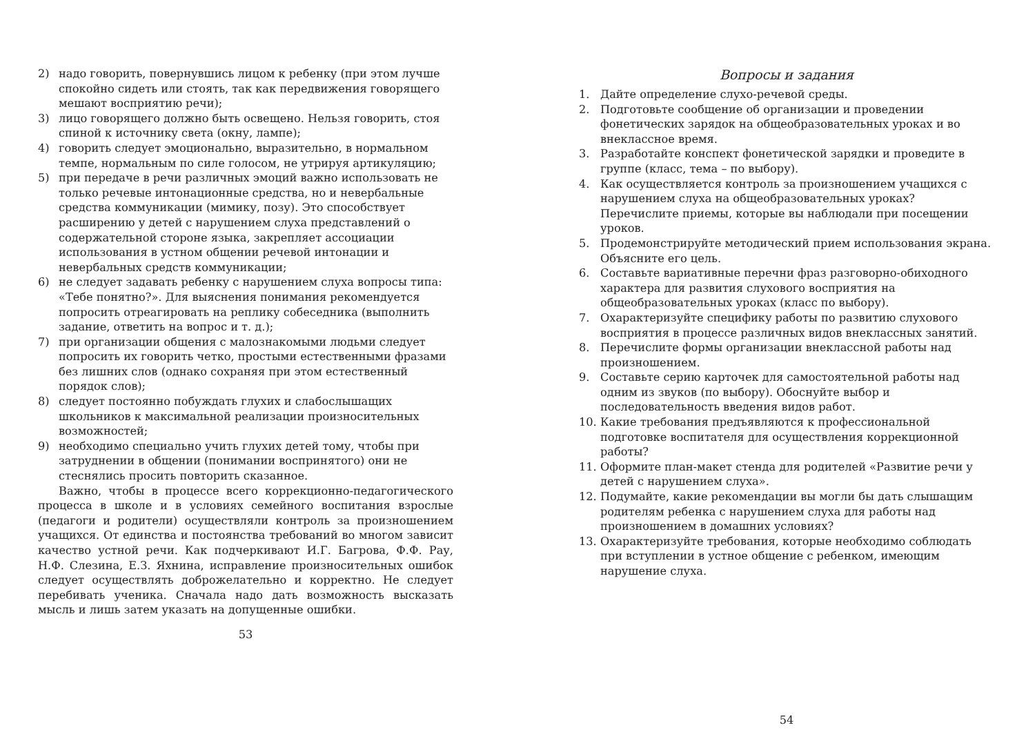2) надо говорить, повернувшись лицом к ребенку (при этом лучше спокойно сидеть или стоять, так как передвижения говорящего мешают восприятию речи);
3) лицо говорящего должно быть освещено. Нельзя говорить, стоя спиной к источнику света (окну, лампе);
4) говорить следует эмоционально, выразительно, в нормальном темпе, нормальным по силе голосом, не утрируя артикуляцию;
5) при передаче в речи различных эмоций важно использовать не только речевые интонационные средства, но и невербальные средства коммуникации (мимику, позу). Это способствует расширению у детей с нарушением слуха представлений о содержательной стороне языка, закрепляет ассоциации использования в устном общении речевой интонации и невербальных средств коммуникации;
6) не следует задавать ребенку с нарушением слуха вопросы типа: «Тебе понятно?». Для выяснения понимания рекомендуется попросить отреагировать на реплику собеседника (выполнить задание, ответить на вопрос и т. д.);
7) при организации общения с малознакомыми людьми следует попросить их говорить четко, простыми естественными фразами без лишних слов (однако сохраняя при этом естественный порядок слов);
8) следует постоянно побуждать глухих и слабослышащих школьников к максимальной реализации произносительных возможностей;
9) необходимо специально учить глухих детей тому, чтобы при затруднении в общении (понимании воспринятого) они не стеснялись просить повторить сказанное.
Важно, чтобы в процессе всего коррекционно-педагогического процесса в школе и в условиях семейного воспитания взрослые (педагоги и родители) осуществляли контроль за произношением учащихся. От единства и постоянства требований во многом зависит качество устной речи. Как подчеркивают И.Г. Багрова, Ф.Ф. Рау, Н.Ф. Слезина, Е.З. Яхнина, исправление произносительных ошибок следует осуществлять доброжелательно и корректно. Не следует перебивать ученика. Сначала надо дать возможность высказать мысль и лишь затем указать на допущенные ошибки.
53
Вопросы и задания
1. Дайте определение слухо-речевой среды.
2. Подготовьте сообщение об организации и проведении фонетических зарядок на общеобразовательных уроках и во внеклассное время.
3. Разработайте конспект фонетической зарядки и проведите в группе (класс, тема – по выбору).
4. Как осуществляется контроль за произношением учащихся с нарушением слуха на общеобразовательных уроках? Перечислите приемы, которые вы наблюдали при посещении уроков.
5. Продемонстрируйте методический прием использования экрана. Объясните его цель.
6. Составьте вариативные перечни фраз разговорно-обиходного характера для развития слухового восприятия на общеобразовательных уроках (класс по выбору).
7. Охарактеризуйте специфику работы по развитию слухового восприятия в процессе различных видов внеклассных занятий.
8. Перечислите формы организации внеклассной работы над произношением.
9. Составьте серию карточек для самостоятельной работы над одним из звуков (по выбору). Обоснуйте выбор и последовательность введения видов работ.
10. Какие требования предъявляются к профессиональной подготовке воспитателя для осуществления коррекционной работы?
11. Оформите план-макет стенда для родителей «Развитие речи у детей с нарушением слуха».
12. Подумайте, какие рекомендации вы могли бы дать слышащим родителям ребенка с нарушением слуха для работы над произношением в домашних условиях?
13. Охарактеризуйте требования, которые необходимо соблюдать при вступлении в устное общение с ребенком, имеющим нарушение слуха.
54